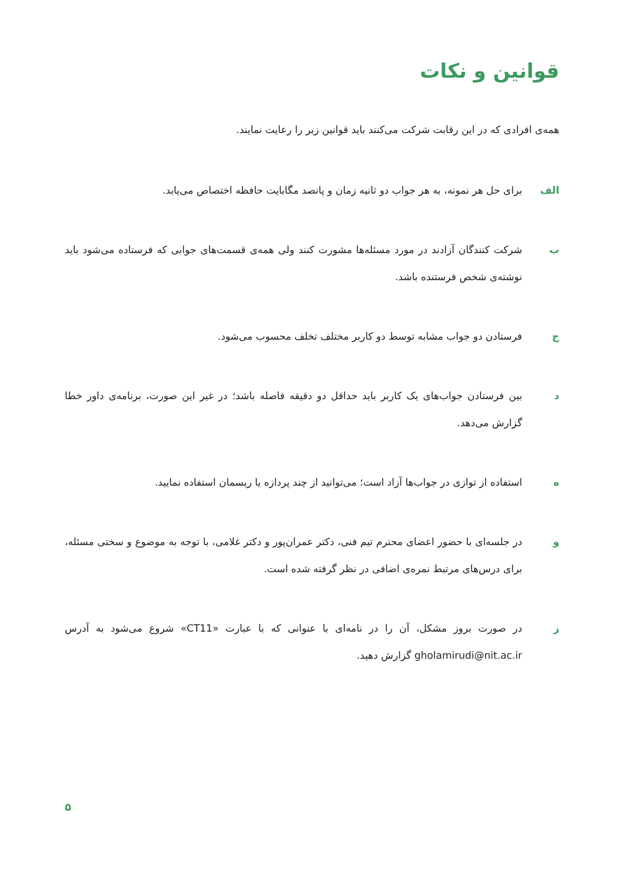قوانین و نکات
همه‌ی افرادی که در این رقابت شرکت می‌کنند باید قوانین زیر را رعایت نمایند.
الف برای حل هر نمونه، به هر جواب دو ثانیه زمان و پانصد مگابایت حافظه اختصاص می‌یابد.
ب شرکت کنندگان آزادند در مورد مسئله‌ها مشورت کنند ولی همه‌ی قسمت‌های جوابی که فرستاده می‌شود باید نوشته‌ی شخص فرستنده باشد.
ج فرستادن دو جواب مشابه توسط دو کاربر مختلف تخلف محسوب می‌شود.
د بین فرستادن جواب‌های یک کاربر باید حداقل دو دقیقه فاصله باشد؛ در غیر این صورت، برنامه‌ی داور خطا گزارش می‌دهد.
ه استفاده از توازی در جواب‌ها آزاد است؛ می‌توانید از چند پردازه یا ریسمان استفاده نمایید.
و در جلسه‌ای با حضور اعضای محترم تیم فنی، دکتر عمران‌پور و دکتر غلامی، با توجه به موضوع و سختی مسئله، برای درس‌های مرتبط نمره‌ی اضافی در نظر گرفته شده است.
ز در صورت بروز مشکل، آن را در نامه‌ای با عنوانی که با عبارت «CT11» شروع می‌شود به آدرس gholamirudi@nit.ac.ir گزارش دهید.
۵